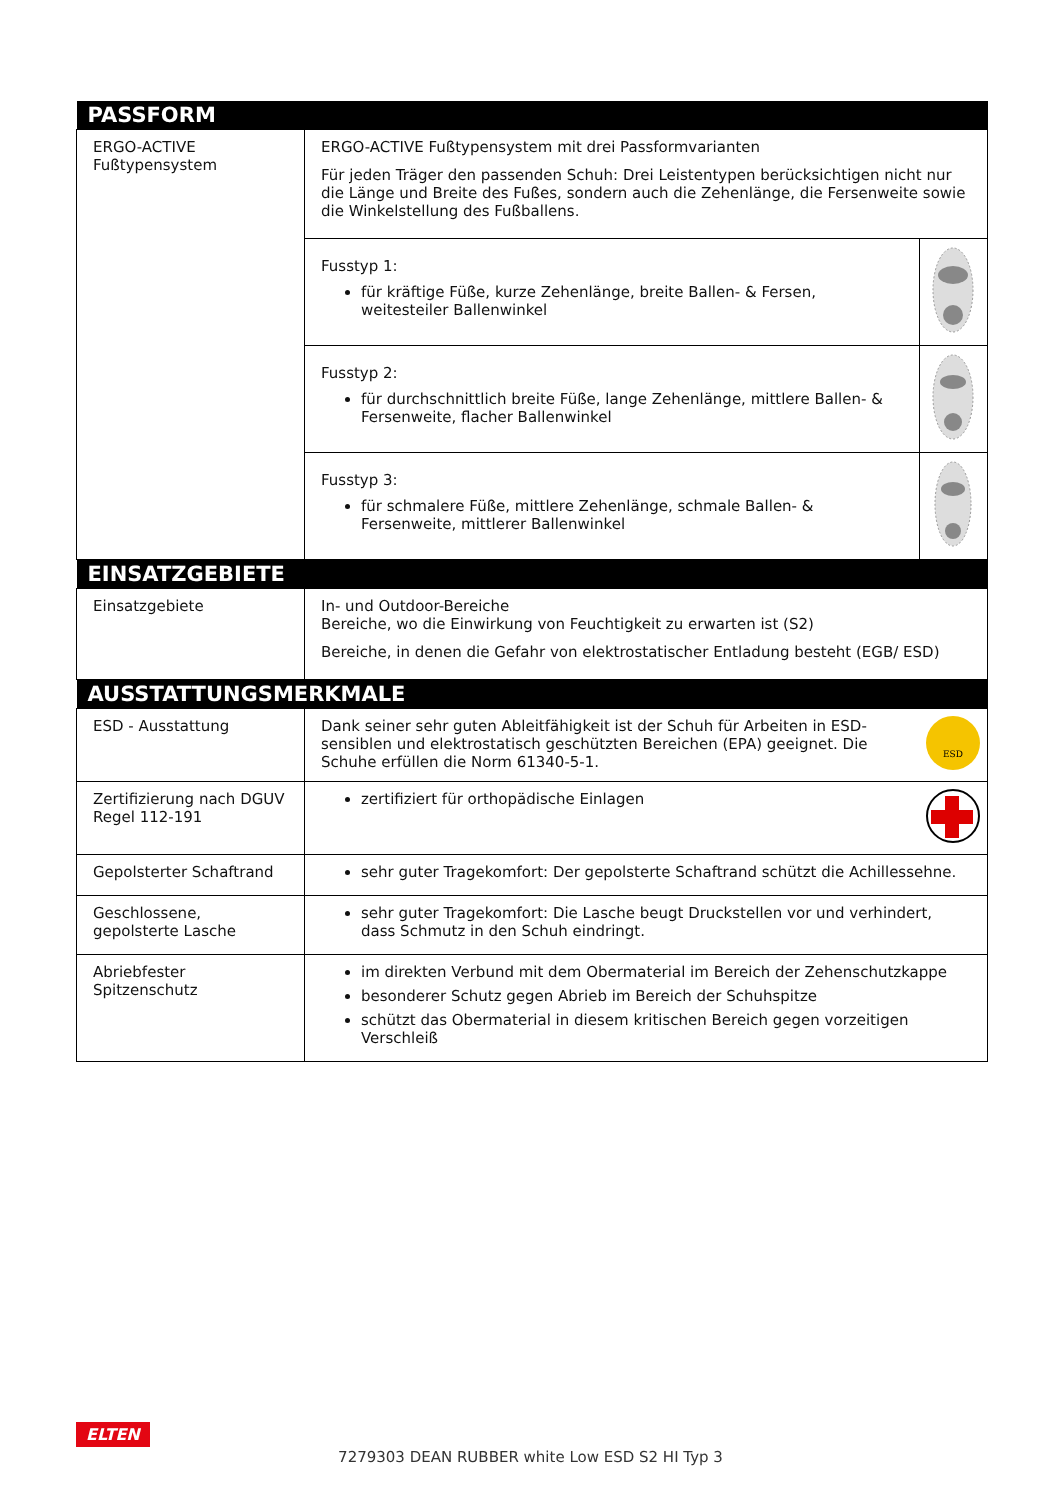| PASSFORM | | |
| --- | --- | --- |
| ERGO-ACTIVE Fußtypensystem | ERGO-ACTIVE Fußtypensystem mit drei Passformvarianten Für jeden Träger den passenden Schuh: Drei Leistentypen berücksichtigen nicht nur die Länge und Breite des Fußes, sondern auch die Zehenlänge, die Fersenweite sowie die Winkelstellung des Fußballens. | |
| | Fusstyp 1: für kräftige Füße, kurze Zehenlänge, breite Ballen- & Fersen, weitesteiler Ballenwinkel | |
| | Fusstyp 2: für durchschnittlich breite Füße, lange Zehenlänge, mittlere Ballen- & Fersenweite, flacher Ballenwinkel | |
| | Fusstyp 3: für schmalere Füße, mittlere Zehenlänge, schmale Ballen- & Fersenweite, mittlerer Ballenwinkel | |
| EINSATZGEBIETE | | |
| Einsatzgebiete | In- und Outdoor-Bereiche Bereiche, wo die Einwirkung von Feuchtigkeit zu erwarten ist (S2) Bereiche, in denen die Gefahr von elektrostatischer Entladung besteht (EGB/ ESD) | |
| AUSSTATTUNGSMERKMALE | | |
| ESD - Ausstattung | Dank seiner sehr guten Ableitfähigkeit ist der Schuh für Arbeiten in ESD-sensiblen und elektrostatisch geschützten Bereichen (EPA) geeignet. Die Schuhe erfüllen die Norm 61340-5-1. | ESD |
| Zertifizierung nach DGUV Regel 112-191 | zertifiziert für orthopädische Einlagen | |
| Gepolsterter Schaftrand | sehr guter Tragekomfort: Der gepolsterte Schaftrand schützt die Achillessehne. | |
| Geschlossene, gepolsterte Lasche | sehr guter Tragekomfort: Die Lasche beugt Druckstellen vor und verhindert, dass Schmutz in den Schuh eindringt. | |
| Abriebfester Spitzenschutz | im direkten Verbund mit dem Obermaterial im Bereich der Zehenschutzkappe besonderer Schutz gegen Abrieb im Bereich der Schuhspitze schützt das Obermaterial in diesem kritischen Bereich gegen vorzeitigen Verschleiß | |
ELTEN
7279303 DEAN RUBBER white Low ESD S2 HI Typ 3